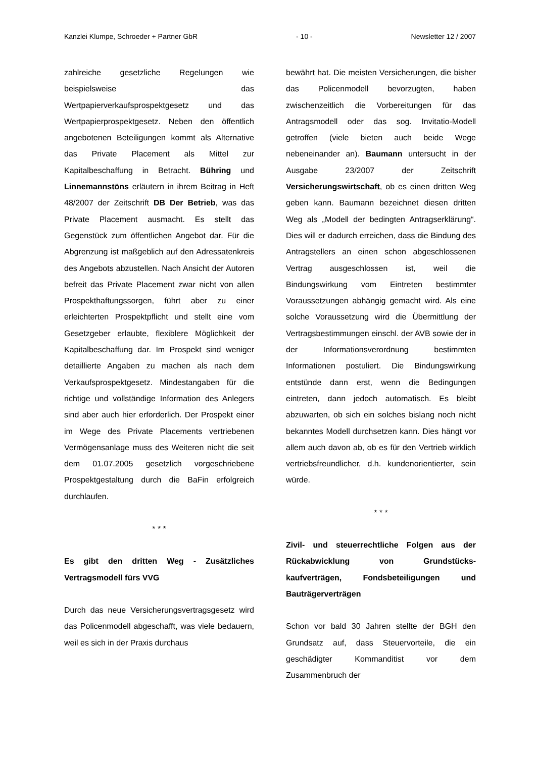Kanzlei Klumpe, Schroeder + Partner GbR - 10 - Newsletter 12 / 2007
zahlreiche gesetzliche Regelungen wie beispielsweise das Wertpapierverkaufsprospektgesetz und das Wertpapierprospektgesetz. Neben den öffentlich angebotenen Beteiligungen kommt als Alternative das Private Placement als Mittel zur Kapitalbeschaffung in Betracht. Bühring und Linnemannstöns erläutern in ihrem Beitrag in Heft 48/2007 der Zeitschrift DB Der Betrieb, was das Private Placement ausmacht. Es stellt das Gegenstück zum öffentlichen Angebot dar. Für die Abgrenzung ist maßgeblich auf den Adressatenkreis des Angebots abzustellen. Nach Ansicht der Autoren befreit das Private Placement zwar nicht von allen Prospekthaftungssorgen, führt aber zu einer erleichterten Prospektpflicht und stellt eine vom Gesetzgeber erlaubte, flexiblere Möglichkeit der Kapitalbeschaffung dar. Im Prospekt sind weniger detaillierte Angaben zu machen als nach dem Verkaufsprospektgesetz. Mindestangaben für die richtige und vollständige Information des Anlegers sind aber auch hier erforderlich. Der Prospekt einer im Wege des Private Placements vertriebenen Vermögensanlage muss des Weiteren nicht die seit dem 01.07.2005 gesetzlich vorgeschriebene Prospektgestaltung durch die BaFin erfolgreich durchlaufen.
* * *
Es gibt den dritten Weg - Zusätzliches Vertragsmodell fürs VVG
Durch das neue Versicherungsvertragsgesetz wird das Policenmodell abgeschafft, was viele bedauern, weil es sich in der Praxis durchaus
bewährt hat. Die meisten Versicherungen, die bisher das Policenmodell bevorzugten, haben zwischenzeitlich die Vorbereitungen für das Antragsmodell oder das sog. Invitatio-Modell getroffen (viele bieten auch beide Wege nebeneinander an). Baumann untersucht in der Ausgabe 23/2007 der Zeitschrift Versicherungswirtschaft, ob es einen dritten Weg geben kann. Baumann bezeichnet diesen dritten Weg als „Modell der bedingten Antragserklärung“. Dies will er dadurch erreichen, dass die Bindung des Antragstellers an einen schon abgeschlossenen Vertrag ausgeschlossen ist, weil die Bindungswirkung vom Eintreten bestimmter Voraussetzungen abhängig gemacht wird. Als eine solche Voraussetzung wird die Übermittlung der Vertragsbestimmungen einschl. der AVB sowie der in der Informationsverordnung bestimmten Informationen postuliert. Die Bindungswirkung entstünde dann erst, wenn die Bedingungen eintreten, dann jedoch automatisch. Es bleibt abzuwarten, ob sich ein solches bislang noch nicht bekanntes Modell durchsetzen kann. Dies hängt vor allem auch davon ab, ob es für den Vertrieb wirklich vertriebsfreundlicher, d.h. kundenorientierter, sein würde.
* * *
Zivil- und steuerrechtliche Folgen aus der Rückabwicklung von Grundstücks-kaufverträgen, Fondsbeteiligungen und Bauträgerverträgen
Schon vor bald 30 Jahren stellte der BGH den Grundsatz auf, dass Steuervorteile, die ein geschädigter Kommanditist vor dem Zusammenbruch der